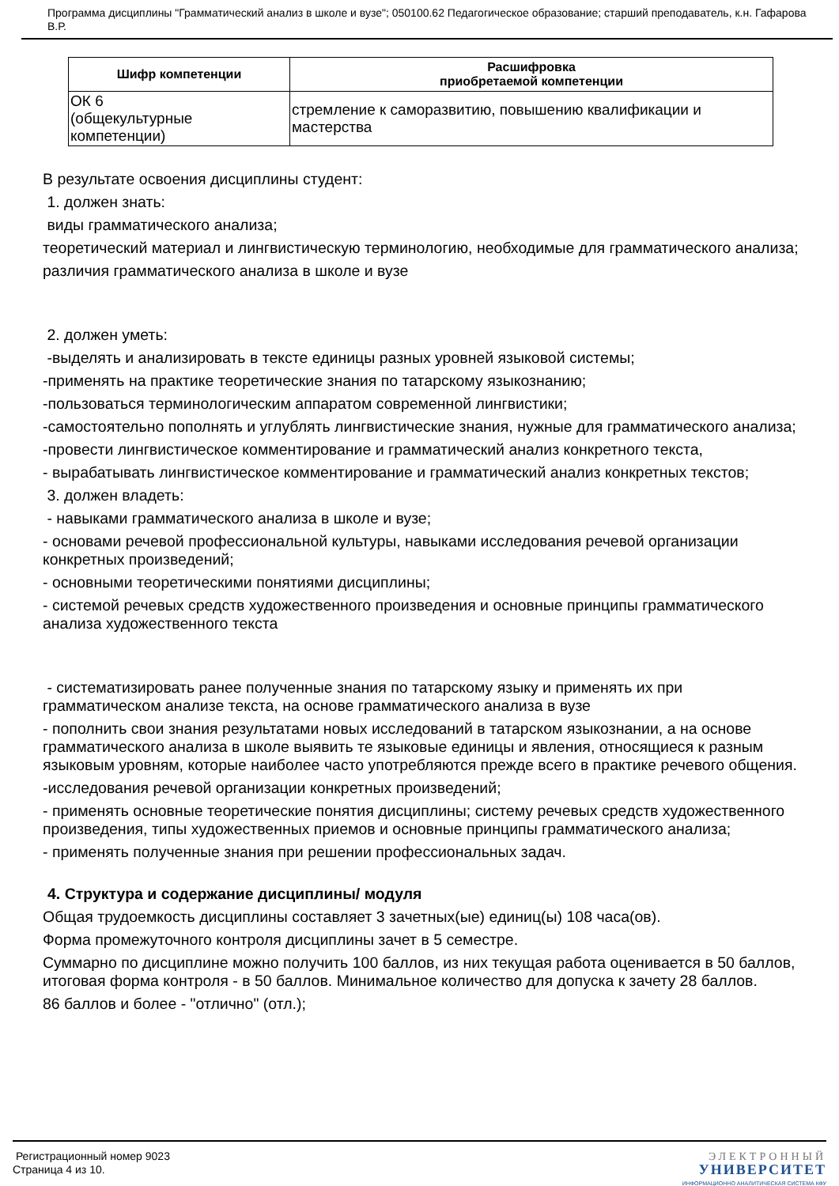Программа дисциплины "Грамматический анализ в школе и вузе"; 050100.62 Педагогическое образование; старший преподаватель, к.н. Гафарова В.Р.
| Шифр компетенции | Расшифровка приобретаемой компетенции |
| --- | --- |
| ОК 6 (общекультурные компетенции) | стремление к саморазвитию, повышению квалификации и мастерства |
В результате освоения дисциплины студент:
1. должен знать:
виды грамматического анализа;
теоретический материал и лингвистическую терминологию, необходимые для грамматического анализа;
различия грамматического анализа в школе и вузе
2. должен уметь:
-выделять и анализировать в тексте единицы разных уровней языковой системы;
-применять на практике теоретические знания по татарскому языкознанию;
-пользоваться терминологическим аппаратом современной лингвистики;
-самостоятельно пополнять и углублять лингвистические знания, нужные для грамматического анализа;
-провести лингвистическое комментирование и грамматический анализ конкретного текста,
- вырабатывать лингвистическое комментирование и грамматический анализ конкретных текстов;
3. должен владеть:
- навыками грамматического анализа в школе и вузе;
- основами речевой профессиональной культуры, навыками исследования речевой организации конкретных произведений;
- основными теоретическими понятиями дисциплины;
- системой речевых средств художественного произведения и основные принципы грамматического анализа художественного текста
- систематизировать ранее полученные знания по татарскому языку и применять их при грамматическом анализе текста, на основе грамматического анализа в вузе
- пополнить свои знания результатами новых исследований в татарском языкознании, а на основе грамматического анализа в школе выявить те языковые единицы и явления, относящиеся к разным языковым уровням, которые наиболее часто употребляются прежде всего в практике речевого общения.
-исследования речевой организации конкретных произведений;
- применять основные теоретические понятия дисциплины; систему речевых средств художественного произведения, типы художественных приемов и основные принципы грамматического анализа;
- применять полученные знания при решении профессиональных задач.
4. Структура и содержание дисциплины/ модуля
Общая трудоемкость дисциплины составляет 3 зачетных(ые) единиц(ы) 108 часа(ов).
Форма промежуточного контроля дисциплины зачет в 5 семестре.
Суммарно по дисциплине можно получить 100 баллов, из них текущая работа оценивается в 50 баллов, итоговая форма контроля - в 50 баллов. Минимальное количество для допуска к зачету 28 баллов.
86 баллов и более - "отлично" (отл.);
Регистрационный номер 9023
Страница 4 из 10.
ЭЛЕКТРОННЫЙ
УНИВЕРСИТЕТ
ИНФОРМАЦИОННО АНАЛИТИЧЕСКАЯ СИСТЕМА КФУ